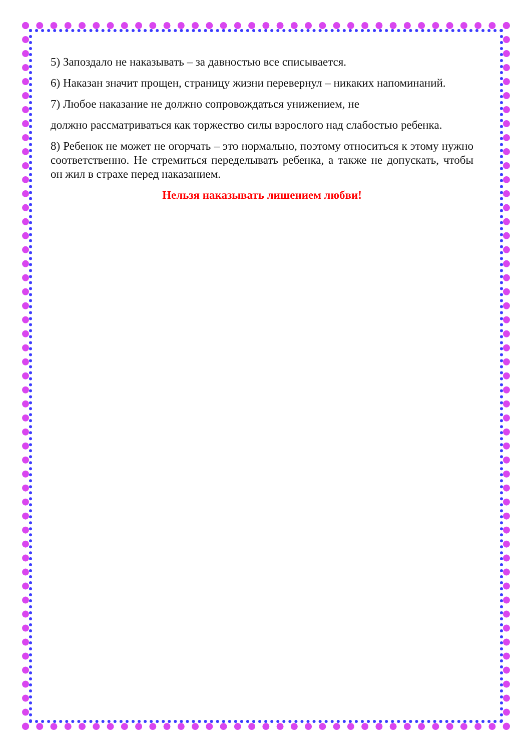5) Запоздало не наказывать – за давностью все списывается.
6) Наказан значит прощен, страницу жизни перевернул – никаких напоминаний.
7) Любое наказание не должно сопровождаться унижением, не
должно рассматриваться как торжество силы взрослого над слабостью ребенка.
8) Ребенок не может не огорчать – это нормально, поэтому относиться к этому нужно соответственно. Не стремиться переделывать ребенка, а также не допускать, чтобы он жил в страхе перед наказанием.
Нельзя наказывать лишением любви!